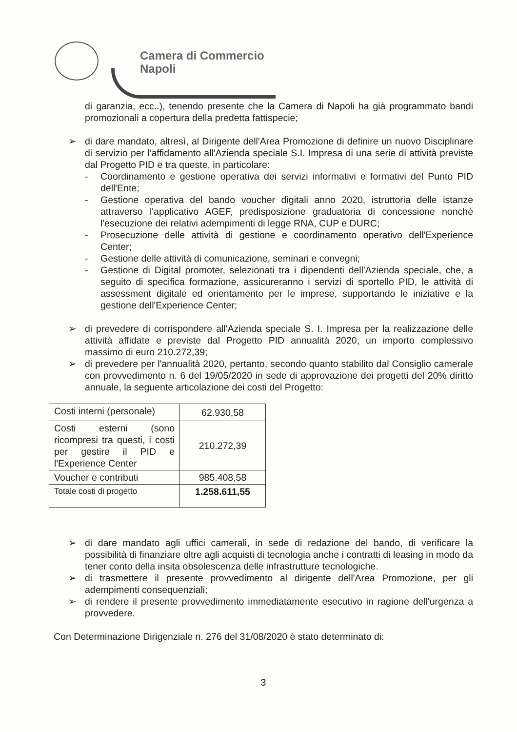Camera di Commercio
Napoli
di garanzia, ecc..), tenendo presente che la Camera di Napoli ha già programmato bandi promozionali a copertura della predetta fattispecie;
➢ di dare mandato, altresì, al Dirigente dell'Area Promozione di definire un nuovo Disciplinare di servizio per l'affidamento all'Azienda speciale S.I. Impresa di una serie di attività previste dal Progetto PID e tra queste, in particolare:
- Coordinamento e gestione operativa dei servizi informativi e formativi del Punto PID dell'Ente;
- Gestione operativa del bando voucher digitali anno 2020, istruttoria delle istanze attraverso l'applicativo AGEF, predisposizione graduatoria di concessione nonchè l'esecuzione dei relativi adempimenti di legge RNA, CUP e DURC;
- Prosecuzione delle attività di gestione e coordinamento operativo dell'Experience Center;
- Gestione delle attività di comunicazione, seminari e convegni;
- Gestione di Digital promoter, selezionati tra i dipendenti dell'Azienda speciale, che, a seguito di specifica formazione, assicureranno i servizi di sportello PID, le attività di assessment digitale ed orientamento per le imprese, supportando le iniziative e la gestione dell'Experience Center;
➢ di prevedere di corrispondere all'Azienda speciale S. I. Impresa per la realizzazione delle attività affidate e previste dal Progetto PID annualità 2020, un importo complessivo massimo di euro 210.272,39;
➢ di prevedere per l'annualità 2020, pertanto, secondo quanto stabilito dal Consiglio camerale con provvedimento n. 6 del 19/05/2020 in sede di approvazione dei progetti del 20% diritto annuale, la seguente articolazione dei costi del Progetto:
| Costi interni (personale) | 62.930,58 |
| Costi esterni (sono ricompresi tra questi, i costi per gestire il PID e l'Experience Center | 210.272,39 |
| Voucher e contributi | 985.408,58 |
| Totale costi di progetto | 1.258.611,55 |
➢ di dare mandato agli uffici camerali, in sede di redazione del bando, di verificare la possibilità di finanziare oltre agli acquisti di tecnologia anche i contratti di leasing in modo da tener conto della insita obsolescenza delle infrastrutture tecnologiche.
➢ di trasmettere il presente provvedimento al dirigente dell'Area Promozione, per gli adempimenti consequenziali;
➢ di rendere il presente provvedimento immediatamente esecutivo in ragione dell'urgenza a provvedere.
Con Determinazione Dirigenziale n. 276 del 31/08/2020 è stato determinato di:
3